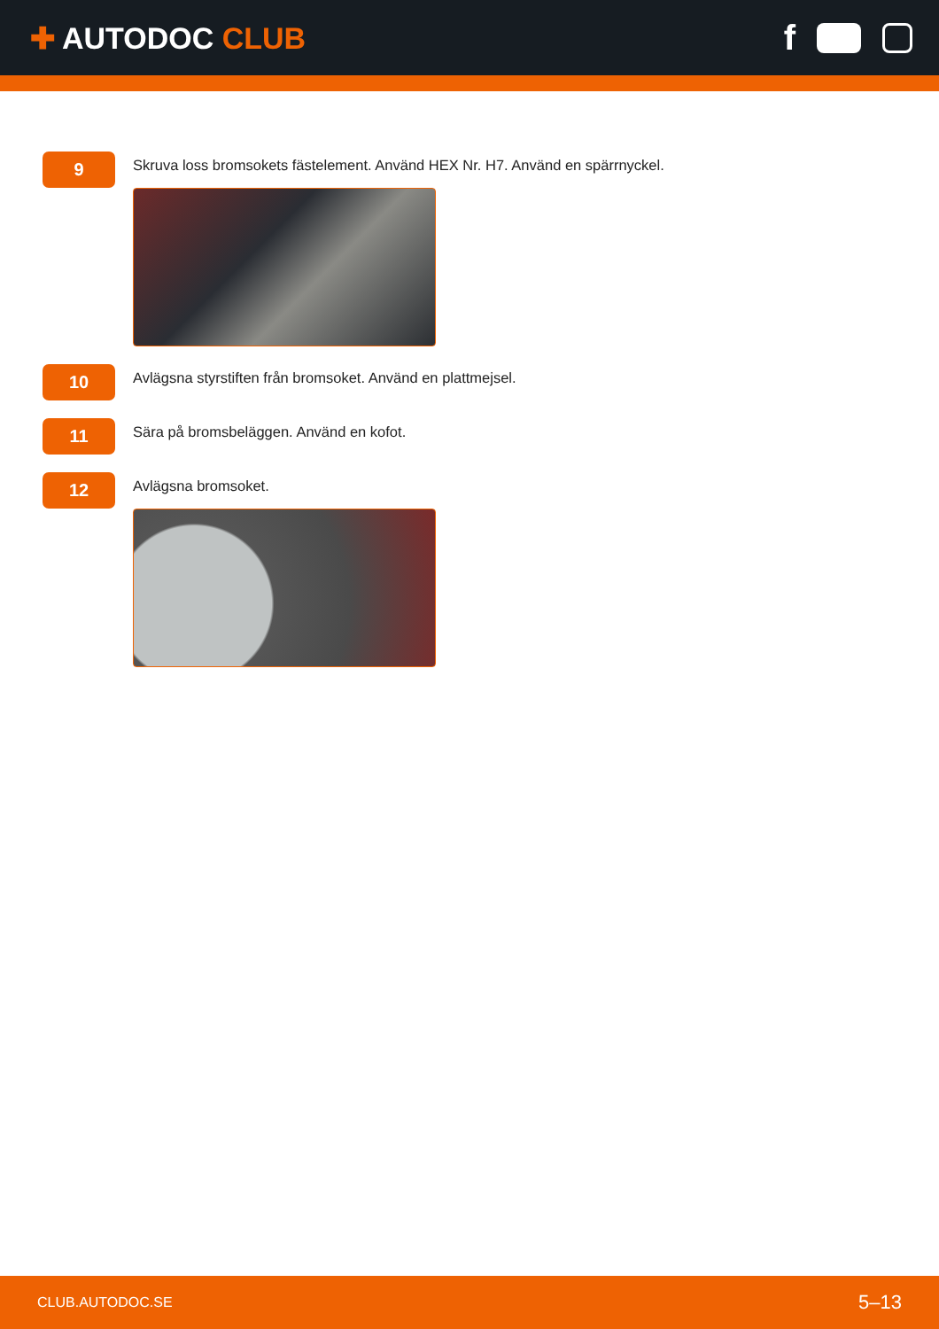✚ AUTODOC CLUB
f
9
Skruva loss bromsokets fästelement. Använd HEX Nr. H7. Använd en spärrnyckel.
10
Avlägsna styrstiften från bromsoket. Använd en plattmejsel.
11
Sära på bromsbeläggen. Använd en kofot.
12
Avlägsna bromsoket.
CLUB.AUTODOC.SE 5–13